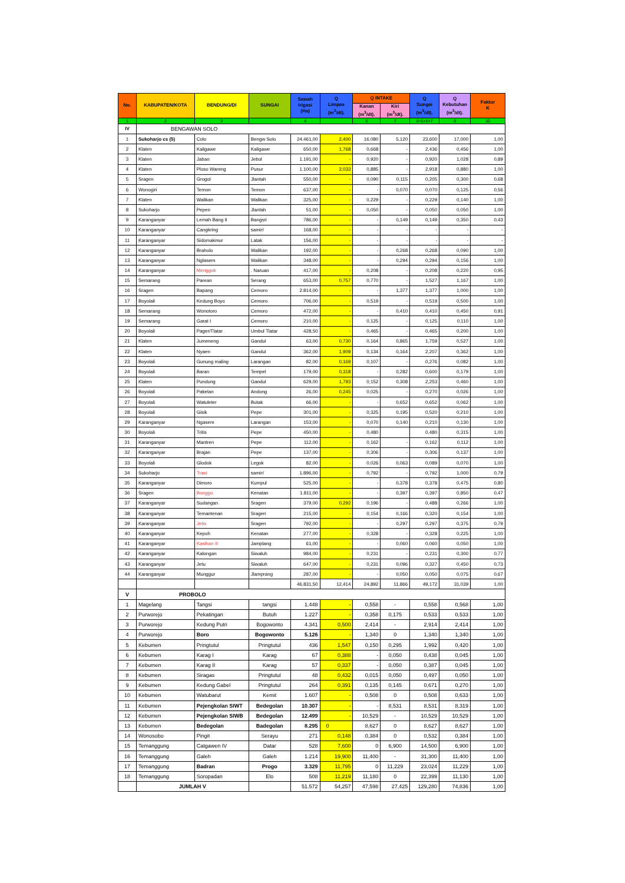| No. | KABUPATEN/KOTA | BENDUNG/DI | SUNGAI | Sawah Irigasi (Ha) | Q Limpas (m<sup>3</sup>/dt). | Q INTAKE | | Q Sungai (m<sup>3</sup>/dt). | Q Kebutuhan (m<sup>3</sup>/dt). | Faktor K |
| --- | --- | --- | --- | --- | --- | --- | --- | --- | --- | --- |
| | | | | | | Kanan (m<sup>3</sup>/dt). | Kiri (m<sup>3</sup>/dt). | | | |
| 1 | 2 | 3 | | 4 | | 6 | 7 | 8=5+6+7 | 9 | 10 |
| IV | BENGAWAN SOLO | | | | | | | | | |
| 1 | Sukoharjo cs (5) | Colo | Bengw Solo | 24.461,00 | 2,400 | 16,080 | 5,120 | 23,600 | 17,000 | 1,00 |
| 2 | Klaten | Kaligawe | Kaligawe | 650,00 | 1,768 | 0,668 | - | 2,436 | 0,456 | 1,00 |
| 3 | Klaten | Jaban | Jebol | 1.191,00 | - | 0,920 | - | 0,920 | 1,028 | 0,89 |
| 4 | Klaten | Ploso Wareng | Pusur | 1.100,00 | 2,033 | 0,885 | - | 2,918 | 0,880 | 1,00 |
| 5 | Sragen | Grogol | Jlantah | 550,00 | - | 0,090 | 0,115 | 0,205 | 0,300 | 0,68 |
| 6 | Wonogiri | Temon | Temon | 637,00 | - | - | 0,070 | 0,070 | 0,125 | 0,56 |
| 7 | Klaten | Walikan | Walikan | 325,00 | - | 0,229 | - | 0,229 | 0,140 | 1,00 |
| 8 | Sukoharjo | Pepen | Jlantah | 51,00 | - | 0,050 | - | 0,050 | 0,050 | 1,00 |
| 9 | Karanganyar | Lemah Bang II | Bangsri | 786,00 | - | - | 0,149 | 0,149 | 0,350 | 0,43 |
| 10 | Karanganyar | Cangkring | samin' | 168,00 | - | - | - | - | - | - |
| 11 | Karanganyar | Sidomakmur | Latak | 156,00 | - | - | - | - | - | - |
| 12 | Karanganyar | Braholo | Walikan | 192,00 | - | - | 0,268 | 0,268 | 0,090 | 1,00 |
| 13 | Karanganyar | Nglasem | Walikan | 348,00 | - | - | 0,294 | 0,294 | 0,156 | 1,00 |
| 14 | Karanganyar | Menggok | . Naruan | 417,00 | - | 0,208 | - | 0,208 | 0,220 | 0,95 |
| 15 | Semarang | Parean | Serang | 653,00 | 0,757 | 0,770 | - | 1,527 | 1,167 | 1,00 |
| 16 | Sragen | Bapang | Cemoro | 2.814,00 | - | - | 1,377 | 1,377 | 1,000 | 1,00 |
| 17 | Boyolali | Kedung Boyo | Cemoro | 706,00 | - | 0,519 | - | 0,519 | 0,500 | 1,00 |
| 18 | Semarang | Wonotoro | Cemoro | 472,00 | - | - | 0,410 | 0,410 | 0,450 | 0,91 |
| 19 | Semarang | Garat I | Cemoro | 210,00 | - | 0,125 | - | 0,125 | 0,110 | 1,00 |
| 20 | Boyolali | Pager/Tlatar | Umbul Tlatar | 428,50 | - | 0,465 | - | 0,465 | 0,200 | 1,00 |
| 21 | Klaten | Jumeneng | Gandul | 63,00 | 0,730 | 0,164 | 0,865 | 1,759 | 0,527 | 1,00 |
| 22 | Klaten | Nyaen | Gandul | 362,00 | 1,909 | 0,134 | 0,164 | 2,207 | 0,362 | 1,00 |
| 23 | Boyolali | Gunung maling | Larangan | 82,00 | 0,169 | 0,107 | - | 0,276 | 0,082 | 1,00 |
| 24 | Boyolali | Baran | Tempel | 179,00 | 0,318 | - | 0,282 | 0,600 | 0,179 | 1,00 |
| 25 | Klaten | Pundung | Gandul | 629,00 | 1,793 | 0,152 | 0,308 | 2,253 | 0,460 | 1,00 |
| 26 | Boyolali | Pakelan | Andong | 26,00 | 0,245 | 0,025 | - | 0,270 | 0,026 | 1,00 |
| 27 | Boyolali | Watuleter | Butak | 66,00 | - | - | 0,652 | 0,652 | 0,062 | 1,00 |
| 28 | Boyolali | Gisik | Pepe | 301,00 | - | 0,325 | 0,195 | 0,520 | 0,210 | 1,00 |
| 29 | Karanganyar | Ngasem | Larangan | 153,00 | - | 0,070 | 0,140 | 0,210 | 0,130 | 1,00 |
| 30 | Boyolali | Tritis | Pepe | 450,00 | - | 0,480 | | 0,480 | 0,315 | 1,00 |
| 31 | Karanganyar | Mantren | Pepe | 112,00 | - | 0,162 | - | 0,162 | 0,112 | 1,00 |
| 32 | Karanganyar | Brajan | Pepe | 137,00 | - | 0,306 | - | 0,306 | 0,137 | 1,00 |
| 33 | Boyolali | Glodok | Legok | 82,00 | - | 0,026 | 0,063 | 0,089 | 0,070 | 1,00 |
| 34 | Sukoharjo | Trani | samin' | 1.896,00 | - | 0,792 | - | 0,792 | 1,000 | 0,79 |
| 35 | Karanganyar | Dimoro | Kumpul | 525,00 | - | - | 0,378 | 0,378 | 0,475 | 0,80 |
| 36 | Sragen | Bonggo | Kenatan | 1.811,00 | - | - | 0,397 | 0,397 | 0,850 | 0,47 |
| 37 | Karanganyar | Sudangan | Sragen | 379,00 | 0,292 | 0,196 | - | 0,488 | 0,266 | 1,00 |
| 38 | Karanganyar | Temantenan | Sragen | 215,00 | - | 0,154 | 0,166 | 0,320 | 0,154 | 1,00 |
| 39 | Karanganyar | Jetis | Sragen | 792,00 | - | - | 0,297 | 0,297 | 0,375 | 0,79 |
| 40 | Karanganyar | Kepoh | Kenatan | 277,00 | - | 0,328 | - | 0,328 | 0,225 | 1,00 |
| 41 | Karanganyar | Kasihan II | Jamplang | 61,00 | - | - | 0,060 | 0,060 | 0,050 | 1,00 |
| 42 | Karanganyar | Kalongan | Siwaluh | 984,00 | - | 0,231 | - | 0,231 | 0,300 | 0,77 |
| 43 | Karanganyar | Jetu | Siwaluh | 647,00 | - | 0,231 | 0,096 | 0,327 | 0,450 | 0,73 |
| 44 | Karanganyar | Munggur | Jlamprang | 287,00 | - | - | 0,050 | 0,050 | 0,075 | 0,67 |
| | | | | 46.831,50 | 12,414 | 24,892 | 11,866 | 49,172 | 31,039 | 1,00 |
| V | PROBOLO | | | | | | | | | |
| 1 | Magelang | Tangsi | tangsi | 1.448 | - | 0,558 | - | 0,558 | 0,568 | 1,00 |
| 2 | Purworejo | Pekatingan | Butuh | 1.227 | - | 0,358 | 0,175 | 0,533 | 0,533 | 1,00 |
| 3 | Purworejo | Kedung Putri | Bogowonto | 4.341 | 0,500 | 2,414 | - | 2,914 | 2,414 | 1,00 |
| 4 | Purworejo | Boro | Bogowonto | 5.126 | - | 1,340 | 0 | 1,340 | 1,340 | 1,00 |
| 5 | Kebumen | Pringtutul | Pringtutul | 436 | 1,547 | 0,150 | 0,295 | 1,992 | 0,420 | 1,00 |
| 6 | Kebumen | Karag I | Karag | 67 | 0,388 | - | 0,050 | 0,438 | 0,045 | 1,00 |
| 7 | Kebumen | Karag II | Karag | 57 | 0,337 | - | 0,050 | 0,387 | 0,045 | 1,00 |
| 8 | Kebumen | Siragas | Pringtutul | 48 | 0,432 | 0,015 | 0,050 | 0,497 | 0,050 | 1,00 |
| 9 | Kebumen | Kedung Gabel | Pringtutul | 264 | 0,391 | 0,135 | 0,145 | 0,671 | 0,270 | 1,00 |
| 10 | Kebumen | Watubarut | Kemit | 1.607 | - | 0,508 | 0 | 0,508 | 0,633 | 1,00 |
| 11 | Kebumen | Pejengkolan SIWT | Bedegolan | 10.307 | - | - | 8,531 | 8,531 | 8,319 | 1,00 |
| 12 | Kebumen | Pejengkolan SIWB | Bedegolan | 12.499 | - | 10,529 | - | 10,529 | 10,529 | 1,00 |
| 13 | Kebumen | Bedegolan | Badegolan | 8.295 | 0 | 8,627 | 0 | 8,627 | 8,627 | 1,00 |
| 14 | Wonosobo | Pingit | Serayu | 271 | 0,148 | 0,384 | 0 | 0,532 | 0,384 | 1,00 |
| 15 | Temanggung | Catgawen IV | Datar | 528 | 7,600 | 0 | 6,900 | 14,500 | 6,900 | 1,00 |
| 16 | Temanggung | Galeh | Galeh | 1.214 | 19,900 | 11,400 | - | 31,300 | 11,400 | 1,00 |
| 17 | Temanggung | Badran | Progo | 3.329 | 11,795 | 0 | 11,229 | 23,024 | 11,229 | 1,00 |
| 18 | Temanggung | Soropadan | Elo | 508 | 11,219 | 11,180 | 0 | 22,399 | 11,130 | 1,00 |
| | JUMLAH V | | | 51.572 | 54,257 | 47,598 | 27,425 | 129,280 | 74,836 | 1,00 |